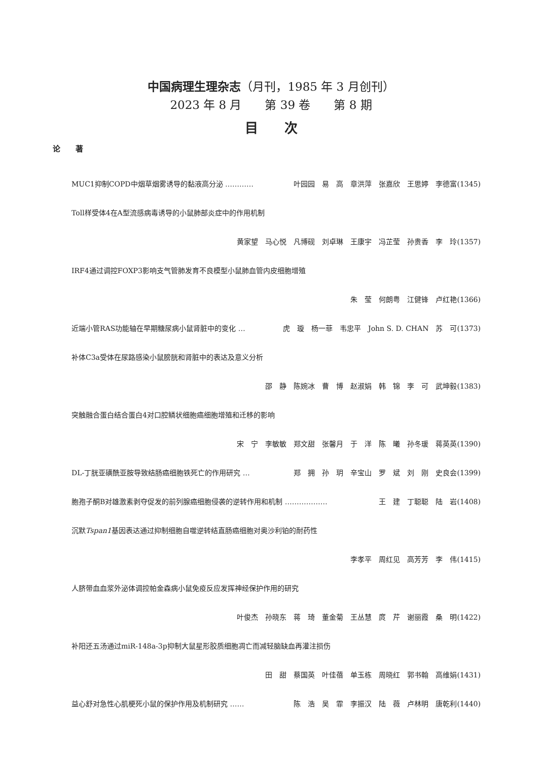中国病理生理杂志（月刊，1985 年 3 月创刊）
2023 年 8 月　　第 39 卷　　第 8 期
目　　次
论　　著
MUC1抑制COPD中烟草烟雾诱导的黏液高分泌 ………… 叶园园　易　高　章洪萍　张嘉欣　王思婷　李德富(1345)
Toll样受体4在A型流感病毒诱导的小鼠肺部炎症中的作用机制
黄家望　马心悦　凡博砚　刘卓琳　王康宇　冯芷莹　孙贵香　李　玲(1357)
IRF4通过调控FOXP3影响支气管肺发育不良模型小鼠肺血管内皮细胞增殖
朱　莹　何朗粤　江健锋　卢红艳(1366)
近端小管RAS功能轴在早期糖尿病小鼠肾脏中的变化 … 虎　璇　杨一菲　韦忠平　John S. D. CHAN　苏　可(1373)
补体C3a受体在尿路感染小鼠膀胱和肾脏中的表达及意义分析
邵　静　陈婉冰　曹　博　赵淑娟　韩　锦　李　可　武坤毅(1383)
突触融合蛋白结合蛋白4对口腔鳞状细胞癌细胞增殖和迁移的影响
宋　宁　李敏敏　郑文甜　张馨月　于　洋　陈　曦　孙冬瑗　蒋英英(1390)
DL-丁胱亚磺酰亚胺导致结肠癌细胞铁死亡的作用研究 … 郑　拥　孙　玥　辛宝山　罗　斌　刘　刚　史良会(1399)
胞孢子酮B对雄激素剥夺促发的前列腺癌细胞侵袭的逆转作用和机制 ……………… 王　建　丁聪聪　陆　岩(1408)
沉默Tspan1基因表达通过抑制细胞自噬逆转结直肠癌细胞对奥沙利铂的耐药性
李孝平　周红见　高芳芳　李　伟(1415)
人脐带血血浆外泌体调控帕金森病小鼠免疫反应发挥神经保护作用的研究
叶俊杰　孙晓东　蒋　琦　董金菊　王丛慧　庹　芹　谢丽霞　桑　明(1422)
补阳还五汤通过miR-148a-3p抑制大鼠星形胶质细胞凋亡而减轻脑缺血再灌注损伤
田　甜　蔡国英　叶佳蓓　单玉栋　周晓红　郭书翰　高维娟(1431)
益心舒对急性心肌梗死小鼠的保护作用及机制研究 …… 陈　浩　吴　霏　李振汉　陆　薇　卢林明　唐乾利(1440)